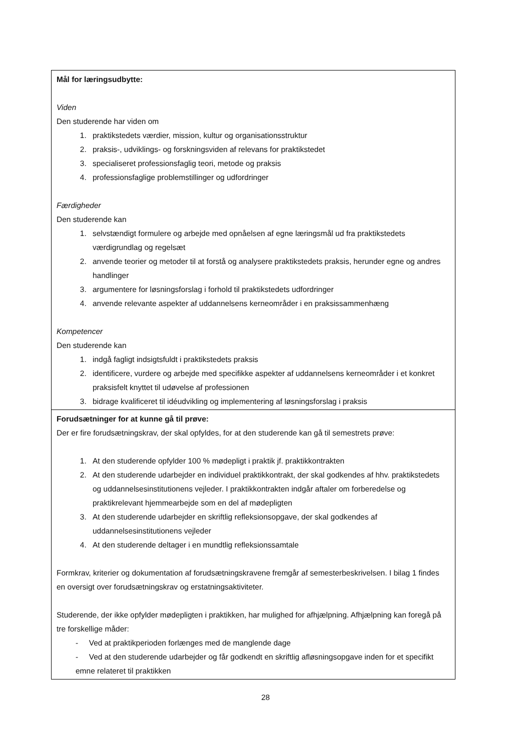| Mål for læringsudbytte: Viden Den studerende har viden om 1. praktikstedets værdier, mission, kultur og organisationsstruktur 2. praksis-, udviklings- og forskningsviden af relevans for praktikstedet 3. specialiseret professionsfaglig teori, metode og praksis 4. professionsfaglige problemstillinger og udfordringer Færdigheder Den studerende kan 1. selvstændigt formulere og arbejde med opnåelsen af egne læringsmål ud fra praktikstedets værdigrundlag og regelsæt 2. anvende teorier og metoder til at forstå og analysere praktikstedets praksis, herunder egne og andres handlinger 3. argumentere for løsningsforslag i forhold til praktikstedets udfordringer 4. anvende relevante aspekter af uddannelsens kerneområder i en praksissammenhæng Kompetencer Den studerende kan 1. indgå fagligt indsigtsfuldt i praktikstedets praksis 2. identificere, vurdere og arbejde med specifikke aspekter af uddannelsens kerneområder i et konkret praksisfelt knyttet til udøvelse af professionen 3. bidrage kvalificeret til idéudvikling og implementering af løsningsforslag i praksis |
| Forudsætninger for at kunne gå til prøve: Der er fire forudsætningskrav, der skal opfyldes, for at den studerende kan gå til semestrets prøve: 1. At den studerende opfylder 100 % mødepligt i praktik jf. praktikkontrakten 2. At den studerende udarbejder en individuel praktikkontrakt, der skal godkendes af hhv. praktikstedets og uddannelsesinstitutionens vejleder. I praktikkontrakten indgår aftaler om forberedelse og praktikrelevant hjemmearbejde som en del af mødepligten 3. At den studerende udarbejder en skriftlig refleksionsopgave, der skal godkendes af uddannelsesinstitutionens vejleder 4. At den studerende deltager i en mundtlig refleksionssamtale Formkrav, kriterier og dokumentation af forudsætningskravene fremgår af semesterbeskrivelsen. I bilag 1 findes en oversigt over forudsætningskrav og erstatningsaktiviteter. Studerende, der ikke opfylder mødepligten i praktikken, har mulighed for afhjælpning. Afhjælpning kan foregå på tre forskellige måder: - Ved at praktikperioden forlænges med de manglende dage - Ved at den studerende udarbejder og får godkendt en skriftlig afløsningsopgave inden for et specifikt emne relateret til praktikken |
28